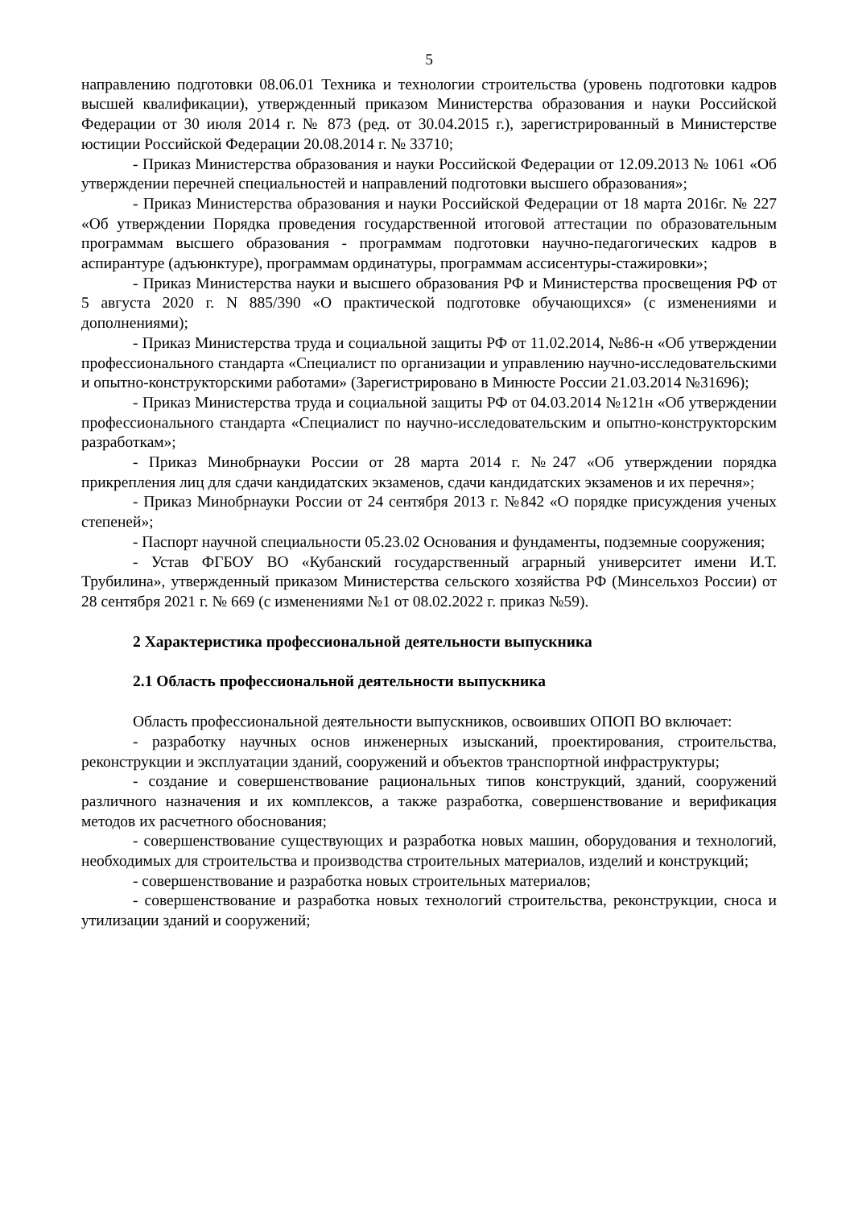5
направлению подготовки 08.06.01 Техника и технологии строительства (уровень подготовки кадров высшей квалификации), утвержденный приказом Министерства образования и науки Российской Федерации от 30 июля 2014 г. № 873 (ред. от 30.04.2015 г.), зарегистрированный в Министерстве юстиции Российской Федерации 20.08.2014 г. № 33710;
- Приказ Министерства образования и науки Российской Федерации от 12.09.2013 № 1061 «Об утверждении перечней специальностей и направлений подготовки высшего образования»;
- Приказ Министерства образования и науки Российской Федерации от 18 марта 2016г. № 227 «Об утверждении Порядка проведения государственной итоговой аттестации по образовательным программам высшего образования - программам подготовки научно-педагогических кадров в аспирантуре (адъюнктуре), программам ординатуры, программам ассисентуры-стажировки»;
- Приказ Министерства науки и высшего образования РФ и Министерства просвещения РФ от 5 августа 2020 г. N 885/390 «О практической подготовке обучающихся» (с изменениями и дополнениями);
- Приказ Министерства труда и социальной защиты РФ от 11.02.2014, №86-н «Об утверждении профессионального стандарта «Специалист по организации и управлению научно-исследовательскими и опытно-конструкторскими работами» (Зарегистрировано в Минюсте России 21.03.2014 №31696);
- Приказ Министерства труда и социальной защиты РФ от 04.03.2014 №121н «Об утверждении профессионального стандарта «Специалист по научно-исследовательским и опытно-конструкторским разработкам»;
- Приказ Минобрнауки России от 28 марта 2014 г. №247 «Об утверждении порядка прикрепления лиц для сдачи кандидатских экзаменов, сдачи кандидатских экзаменов и их перечня»;
- Приказ Минобрнауки России от 24 сентября 2013 г. №842 «О порядке присуждения ученых степеней»;
- Паспорт научной специальности 05.23.02 Основания и фундаменты, подземные сооружения;
- Устав ФГБОУ ВО «Кубанский государственный аграрный университет имени И.Т. Трубилина», утвержденный приказом Министерства сельского хозяйства РФ (Минсельхоз России) от 28 сентября 2021 г. № 669 (с изменениями №1 от 08.02.2022 г. приказ №59).
2 Характеристика профессиональной деятельности выпускника
2.1 Область профессиональной деятельности выпускника
Область профессиональной деятельности выпускников, освоивших ОПОП ВО включает:
- разработку научных основ инженерных изысканий, проектирования, строительства, реконструкции и эксплуатации зданий, сооружений и объектов транспортной инфраструктуры;
- создание и совершенствование рациональных типов конструкций, зданий, сооружений различного назначения и их комплексов, а также разработка, совершенствование и верификация методов их расчетного обоснования;
- совершенствование существующих и разработка новых машин, оборудования и технологий, необходимых для строительства и производства строительных материалов, изделий и конструкций;
- совершенствование и разработка новых строительных материалов;
- совершенствование и разработка новых технологий строительства, реконструкции, сноса и утилизации зданий и сооружений;